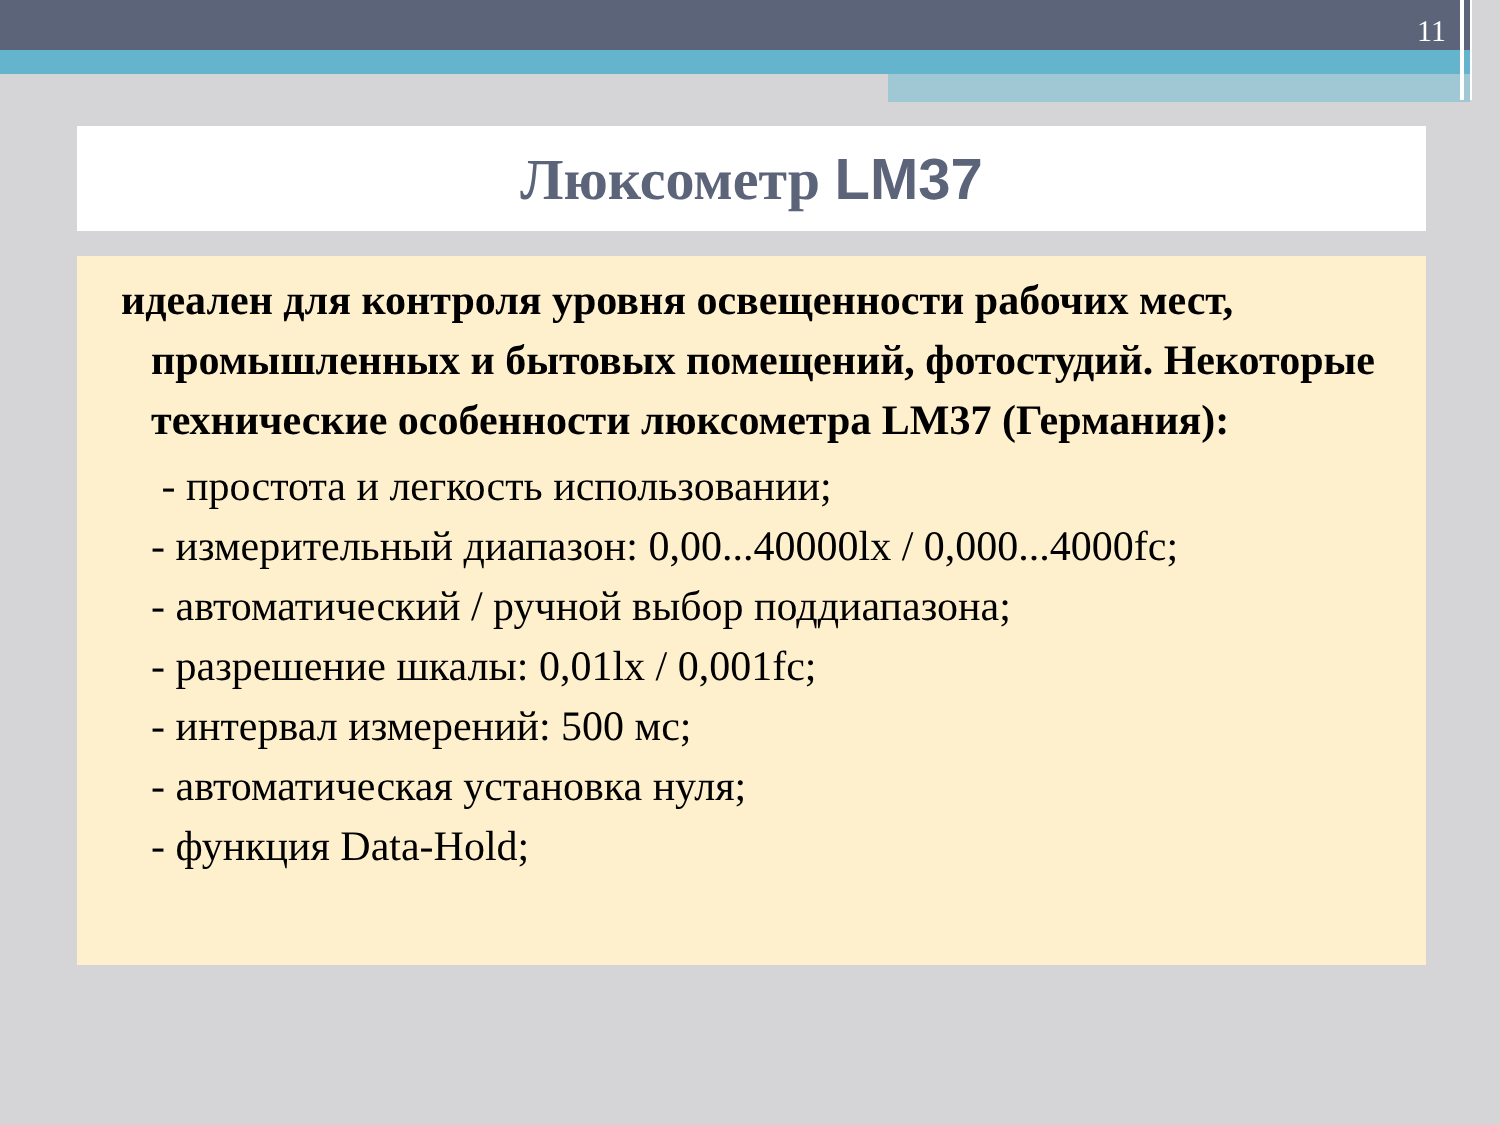11
Люксометр LM37
идеален для контроля уровня освещенности рабочих мест, промышленных и бытовых помещений, фотостудий. Некоторые технические особенности люксометра LM37 (Германия):
- простота и легкость использовании;
- измерительный диапазон: 0,00...40000lx / 0,000...4000fc;
- автоматический / ручной выбор поддиапазона;
- разрешение шкалы: 0,01lx / 0,001fc;
- интервал измерений: 500 мс;
- автоматическая установка нуля;
- функция Data-Hold;